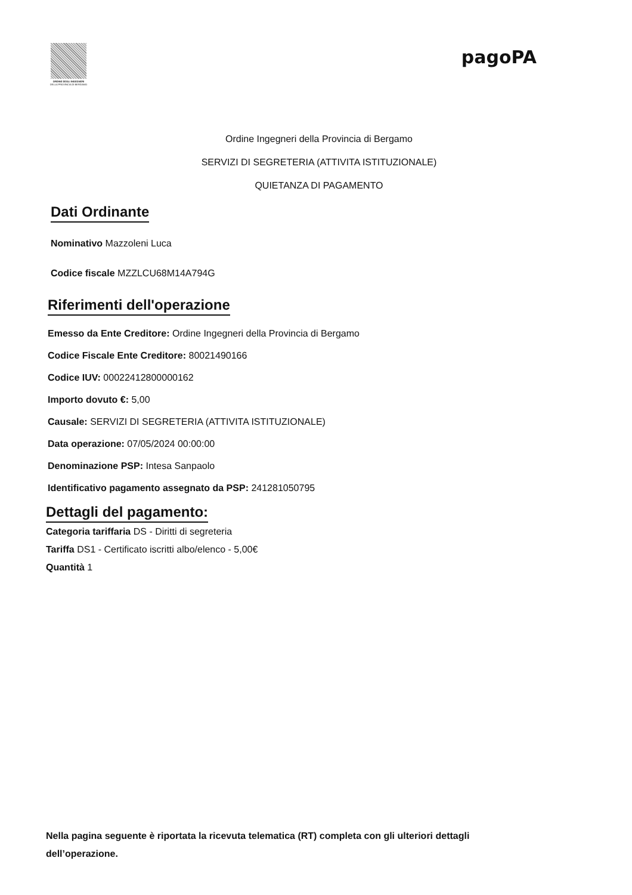ORDINE DEGLI INGEGNERI
DELLA PROVINCIA DI BERGAMO
pagoPA
Ordine Ingegneri della Provincia di Bergamo
SERVIZI DI SEGRETERIA (ATTIVITA ISTITUZIONALE)
QUIETANZA DI PAGAMENTO
Dati Ordinante
Nominativo Mazzoleni Luca
Codice fiscale MZZLCU68M14A794G
Riferimenti dell'operazione
Emesso da Ente Creditore: Ordine Ingegneri della Provincia di Bergamo
Codice Fiscale Ente Creditore: 80021490166
Codice IUV: 000224128000001​62
Importo dovuto €: 5,00
Causale: SERVIZI DI SEGRETERIA (ATTIVITA ISTITUZIONALE)
Data operazione: 07/05/2024 00:00:00
Denominazione PSP: Intesa Sanpaolo
Identificativo pagamento assegnato da PSP: 241281050795
Dettagli del pagamento:
Categoria tariffaria DS - Diritti di segreteria
Tariffa DS1 - Certificato iscritti albo/elenco - 5,00€
Quantità 1
Nella pagina seguente è riportata la ricevuta telematica (RT) completa con gli ulteriori dettagli dell’operazione.